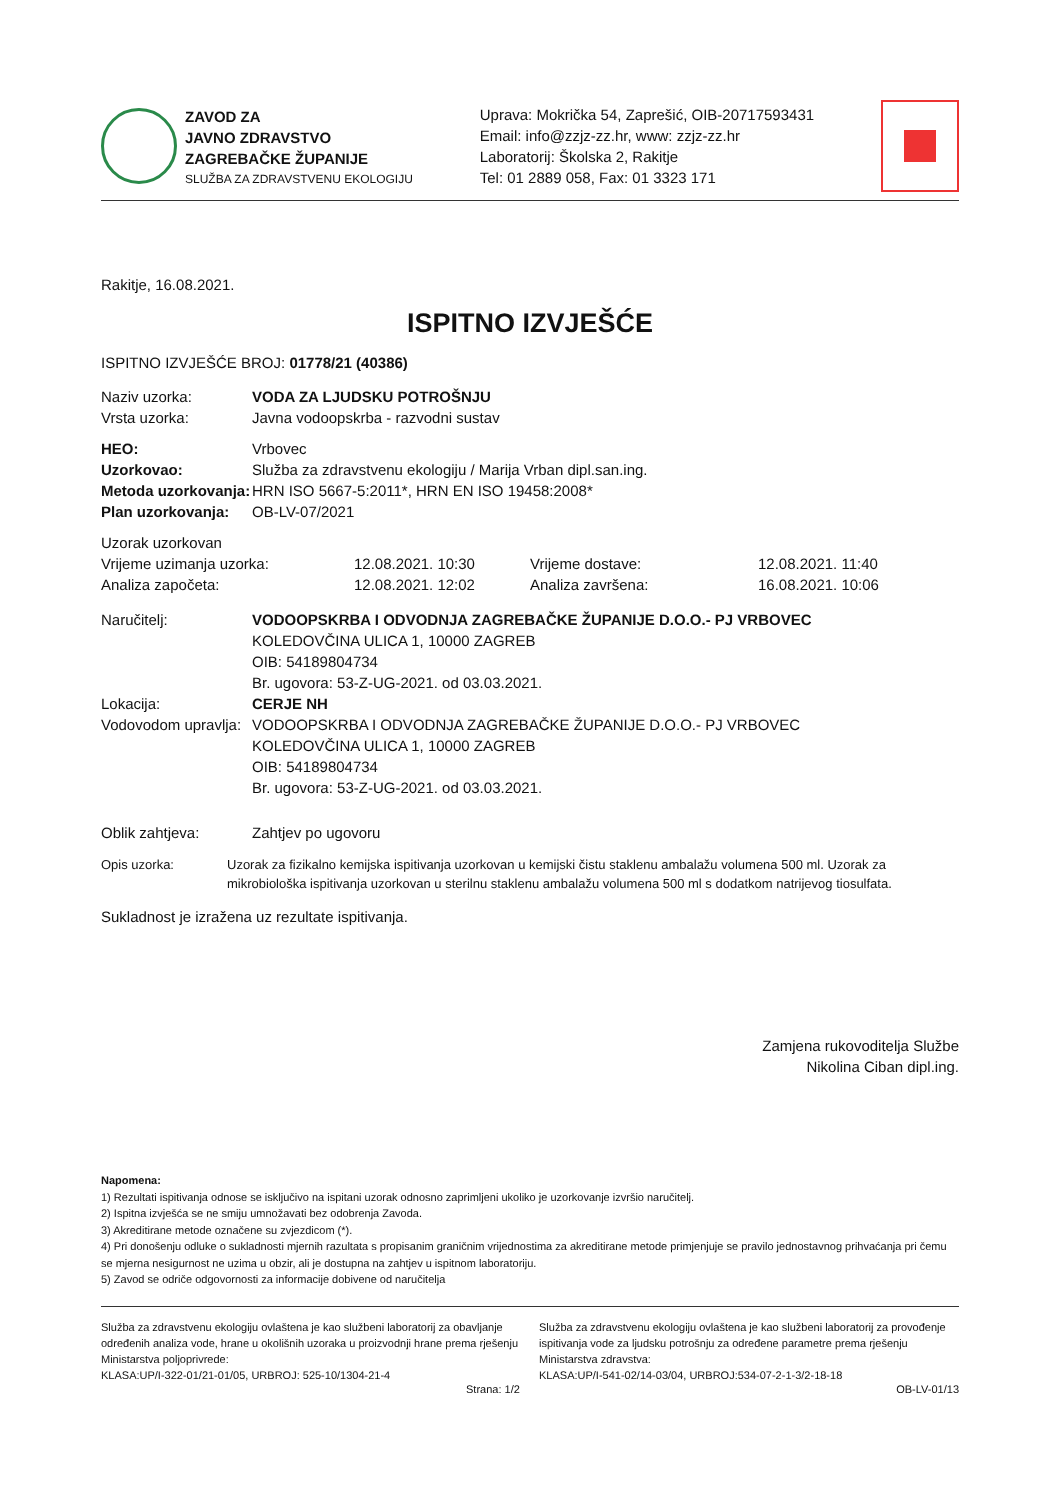ZAVOD ZA
JAVNO ZDRAVSTVO
ZAGREBAČKE ŽUPANIJE
SLUŽBA ZA ZDRAVSTVENU EKOLOGIJU
Uprava: Mokrička 54, Zaprešić, OIB-20717593431
Email: info@zzjz-zz.hr, www: zzjz-zz.hr
Laboratorij: Školska 2, Rakitje
Tel: 01 2889 058, Fax: 01 3323 171
Rakitje, 16.08.2021.
ISPITNO IZVJEŠĆE
ISPITNO IZVJEŠĆE BROJ: 01778/21 (40386)
Naziv uzorka: VODA ZA LJUDSKU POTROŠNJU
Vrsta uzorka: Javna vodoopskrba - razvodni sustav
HEO: Vrbovec
Uzorkovao: Služba za zdravstvenu ekologiju / Marija Vrban dipl.san.ing.
Metoda uzorkovanja: HRN ISO 5667-5:2011*, HRN EN ISO 19458:2008*
Plan uzorkovanja: OB-LV-07/2021
Uzorak uzorkovan
Vrijeme uzimanja uzorka: 12.08.2021. 10:30 Vrijeme dostave: 12.08.2021. 11:40
Analiza započeta: 12.08.2021. 12:02 Analiza završena: 16.08.2021. 10:06
Naručitelj: VODOOPSKRBA I ODVODNJA ZAGREBAČKE ŽUPANIJE D.O.O.- PJ VRBOVEC
KOLEDOVČINA ULICA 1, 10000 ZAGREB
OIB: 54189804734
Br. ugovora: 53-Z-UG-2021. od 03.03.2021.
Lokacija: CERJE NH
Vodovodom upravlja:
VODOOPSKRBA I ODVODNJA ZAGREBAČKE ŽUPANIJE D.O.O.- PJ VRBOVEC
KOLEDOVČINA ULICA 1, 10000 ZAGREB
OIB: 54189804734
Br. ugovora: 53-Z-UG-2021. od 03.03.2021.
Oblik zahtjeva: Zahtjev po ugovoru
Opis uzorka: Uzorak za fizikalno kemijska ispitivanja uzorkovan u kemijski čistu staklenu ambalažu volumena 500 ml. Uzorak za mikrobiološka ispitivanja uzorkovan u sterilnu staklenu ambalažu volumena 500 ml s dodatkom natrijevog tiosulfata.
Sukladnost je izražena uz rezultate ispitivanja.
Zamjena rukovoditelja Službe
Nikolina Ciban dipl.ing.
Napomena:
1) Rezultati ispitivanja odnose se isključivo na ispitani uzorak odnosno zaprimljeni ukoliko je uzorkovanje izvršio naručitelj.
2) Ispitna izvješća se ne smiju umnožavati bez odobrenja Zavoda.
3) Akreditirane metode označene su zvjezdicom (*).
4) Pri donošenju odluke o sukladnosti mjernih razultata s propisanim graničnim vrijednostima za akreditirane metode primjenjuje se pravilo jednostavnog prihvaćanja pri čemu se mjerna nesigurnost ne uzima u obzir, ali je dostupna na zahtjev u ispitnom laboratoriju.
5) Zavod se odriče odgovornosti za informacije dobivene od naručitelja
Služba za zdravstvenu ekologiju ovlaštena je kao službeni laboratorij za obavljanje određenih analiza vode, hrane u okolišnih uzoraka u proizvodnji hrane prema rješenju Ministarstva poljoprivrede:
KLASA:UP/I-322-01/21-01/05, URBROJ: 525-10/1304-21-4
Služba za zdravstvenu ekologiju ovlaštena je kao službeni laboratorij za provođenje ispitivanja vode za ljudsku potrošnju za određene parametre prema rješenju Ministarstva zdravstva:
KLASA:UP/I-541-02/14-03/04, URBROJ:534-07-2-1-3/2-18-18
Strana: 1/2 OB-LV-01/13